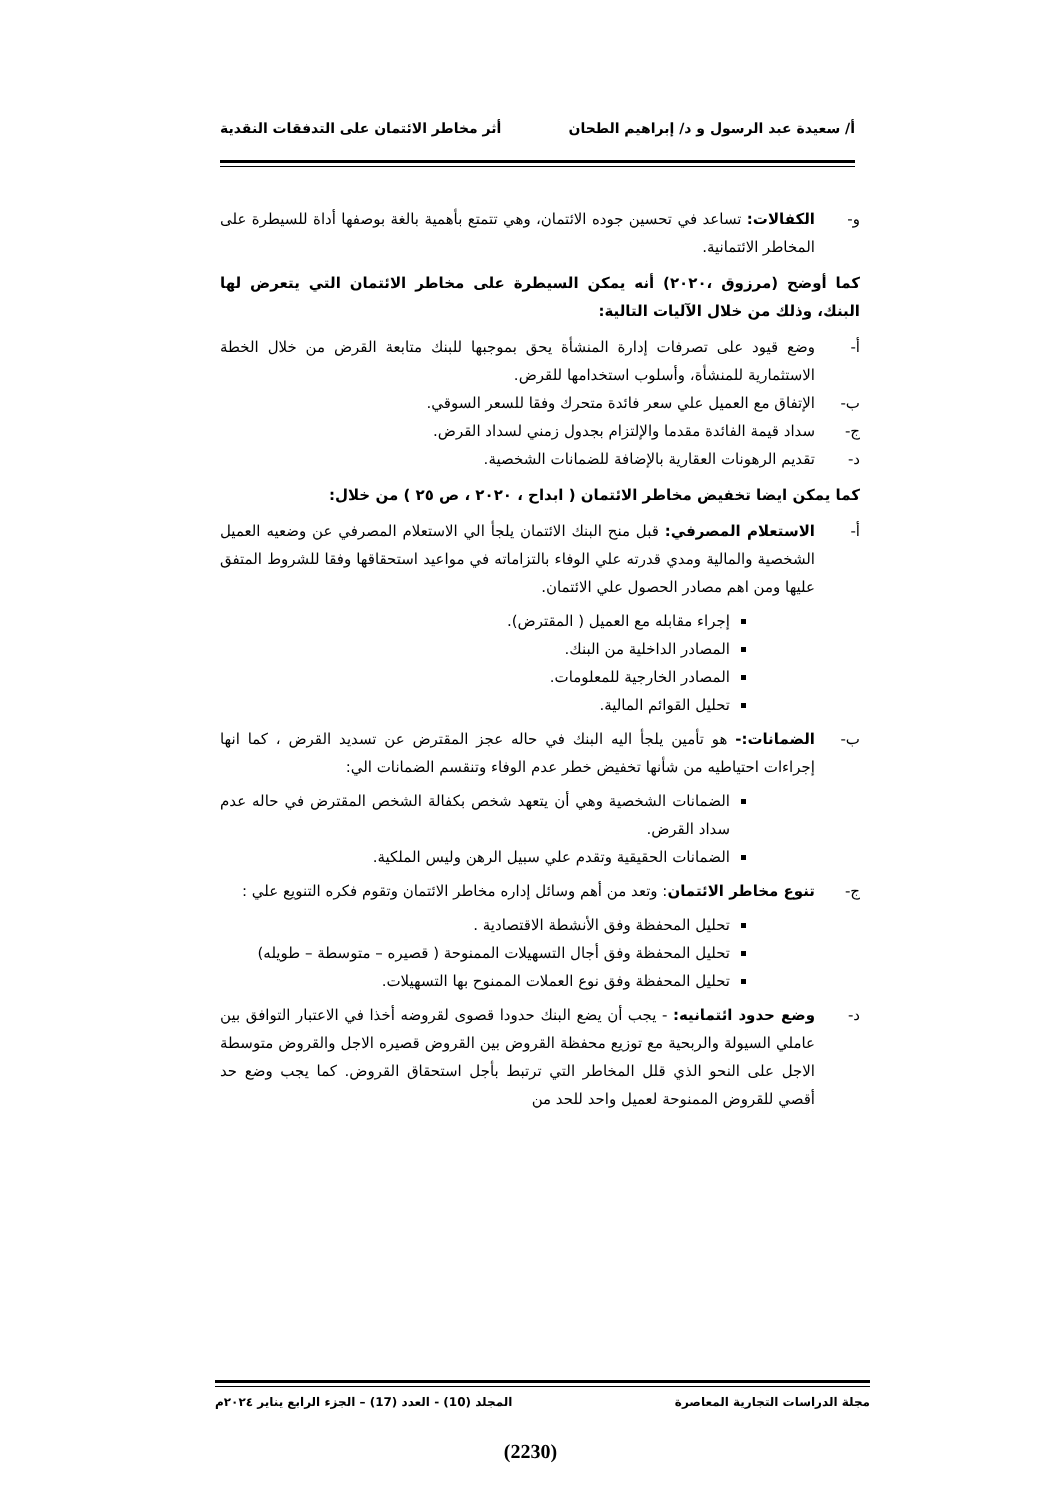أ/ سعيدة عبد الرسول و د/ إبراهيم الطحان أثر مخاطر الائتمان على التدفقات النقدية
و- الكفالات: تساعد في تحسين جوده الائتمان، وهي تتمتع بأهمية بالغة بوصفها أداة للسيطرة على المخاطر الائتمانية.
كما أوضح (مرزوق ،٢٠٢٠) أنه يمكن السيطرة على مخاطر الائتمان التي يتعرض لها البنك، وذلك من خلال الآليات التالية:
أ- وضع قيود على تصرفات إدارة المنشأة يحق بموجبها للبنك متابعة القرض من خلال الخطة الاستثمارية للمنشأة، وأسلوب استخدامها للقرض.
ب- الإتفاق مع العميل علي سعر فائدة متحرك وفقا للسعر السوقي.
ج- سداد قيمة الفائدة مقدما والإلتزام بجدول زمني لسداد القرض.
د- تقديم الرهونات العقارية بالإضافة للضمانات الشخصية.
كما يمكن ايضا تخفيض مخاطر الائتمان ( ابداح ، ٢٠٢٠ ، ص ٢٥ ) من خلال:
أ- الاستعلام المصرفي: قبل منح البنك الائتمان يلجأ الي الاستعلام المصرفي عن وضعيه العميل الشخصية والمالية ومدي قدرته علي الوفاء بالتزاماته في مواعيد استحقاقها وفقا للشروط المتفق عليها ومن اهم مصادر الحصول علي الائتمان.
إجراء مقابله مع العميل ( المقترض).
المصادر الداخلية من البنك.
المصادر الخارجية للمعلومات.
تحليل القوائم المالية.
ب- الضمانات:- هو تأمين يلجأ اليه البنك في حاله عجز المقترض عن تسديد القرض ، كما انها إجراءات احتياطيه من شأنها تخفيض خطر عدم الوفاء وتنقسم الضمانات الي:
الضمانات الشخصية وهي أن يتعهد شخص بكفالة الشخص المقترض في حاله عدم سداد القرض.
الضمانات الحقيقية وتقدم علي سبيل الرهن وليس الملكية.
ج- تنوع مخاطر الائتمان: وتعد من أهم وسائل إداره مخاطر الائتمان وتقوم فكره التنويع علي :
تحليل المحفظة وفق الأنشطة الاقتصادية .
تحليل المحفظة وفق أجال التسهيلات الممنوحة ( قصيره – متوسطة – طويله)
تحليل المحفظة وفق نوع العملات الممنوح بها التسهيلات.
د- وضع حدود ائتمانيه: - يجب أن يضع البنك حدودا قصوى لقروضه أخذا في الاعتبار التوافق بين عاملي السيولة والربحية مع توزيع محفظة القروض بين القروض قصيره الاجل والقروض متوسطة الاجل على النحو الذي قلل المخاطر التي ترتبط بأجل استحقاق القروض. كما يجب وضع حد أقصي للقروض الممنوحة لعميل واحد للحد من
مجلة الدراسات التجارية المعاصرة المجلد (10) - العدد (17) – الجزء الرابع يناير ٢٠٢٤م
(2230)